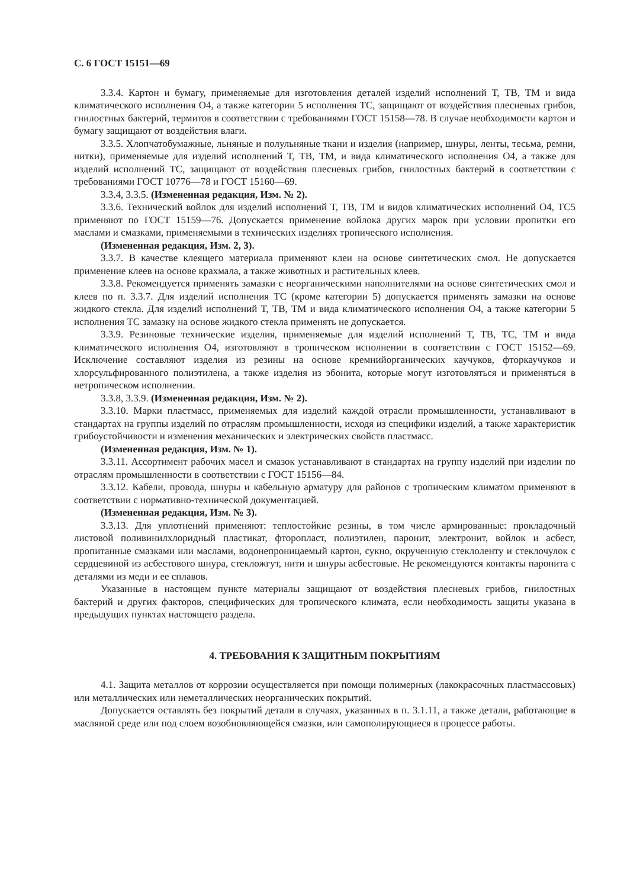С. 6 ГОСТ 15151—69
3.3.4. Картон и бумагу, применяемые для изготовления деталей изделий исполнений Т, ТВ, ТМ и вида климатического исполнения О4, а также категории 5 исполнения ТС, защищают от воздействия плесневых грибов, гнилостных бактерий, термитов в соответствии с требованиями ГОСТ 15158—78. В случае необходимости картон и бумагу защищают от воздействия влаги.
3.3.5. Хлопчатобумажные, льняные и полульняные ткани и изделия (например, шнуры, ленты, тесьма, ремни, нитки), применяемые для изделий исполнений Т, ТВ, ТМ, и вида климатического исполнения О4, а также для изделий исполнений ТС, защищают от воздействия плесневых грибов, гнилостных бактерий в соответствии с требованиями ГОСТ 10776—78 и ГОСТ 15160—69.
3.3.4, 3.3.5. (Измененная редакция, Изм. № 2).
3.3.6. Технический войлок для изделий исполнений Т, ТВ, ТМ и видов климатических исполнений О4, ТС5 применяют по ГОСТ 15159—76. Допускается применение войлока других марок при условии пропитки его маслами и смазками, применяемыми в технических изделиях тропического исполнения.
(Измененная редакция, Изм. 2, 3).
3.3.7. В качестве клеящего материала применяют клеи на основе синтетических смол. Не допускается применение клеев на основе крахмала, а также животных и растительных клеев.
3.3.8. Рекомендуется применять замазки с неорганическими наполнителями на основе синтетических смол и клеев по п. 3.3.7. Для изделий исполнения ТС (кроме категории 5) допускается применять замазки на основе жидкого стекла. Для изделий исполнений Т, ТВ, ТМ и вида климатического исполнения О4, а также категории 5 исполнения ТС замазку на основе жидкого стекла применять не допускается.
3.3.9. Резиновые технические изделия, применяемые для изделий исполнений Т, ТВ, ТС, ТМ и вида климатического исполнения О4, изготовляют в тропическом исполнении в соответствии с ГОСТ 15152—69. Исключение составляют изделия из резины на основе кремнийорганических каучуков, фторкаучуков и хлорсульфированного полиэтилена, а также изделия из эбонита, которые могут изготовляться и применяться в нетропическом исполнении.
3.3.8, 3.3.9. (Измененная редакция, Изм. № 2).
3.3.10. Марки пластмасс, применяемых для изделий каждой отрасли промышленности, устанавливают в стандартах на группы изделий по отраслям промышленности, исходя из специфики изделий, а также характеристик грибоустойчивости и изменения механических и электрических свойств пластмасс.
(Измененная редакция, Изм. № 1).
3.3.11. Ассортимент рабочих масел и смазок устанавливают в стандартах на группу изделий при изделии по отраслям промышленности в соответствии с ГОСТ 15156—84.
3.3.12. Кабели, провода, шнуры и кабельную арматуру для районов с тропическим климатом применяют в соответствии с нормативно-технической документацией.
(Измененная редакция, Изм. № 3).
3.3.13. Для уплотнений применяют: теплостойкие резины, в том числе армированные: прокладочный листовой поливинилхлоридный пластикат, фторопласт, полиэтилен, паронит, электронит, войлок и асбест, пропитанные смазками или маслами, водонепроницаемый картон, сукно, окрученную стеклоленту и стеклочулок с сердцевиной из асбестового шнура, стекложгут, нити и шнуры асбестовые. Не рекомендуются контакты паронита с деталями из меди и ее сплавов.
Указанные в настоящем пункте материалы защищают от воздействия плесневых грибов, гнилостных бактерий и других факторов, специфических для тропического климата, если необходимость защиты указана в предыдущих пунктах настоящего раздела.
4. ТРЕБОВАНИЯ К ЗАЩИТНЫМ ПОКРЫТИЯМ
4.1. Защита металлов от коррозии осуществляется при помощи полимерных (лакокрасочных пластмассовых) или металлических или неметаллических неорганических покрытий.
Допускается оставлять без покрытий детали в случаях, указанных в п. 3.1.11, а также детали, работающие в масляной среде или под слоем возобновляющейся смазки, или самополирующиеся в процессе работы.